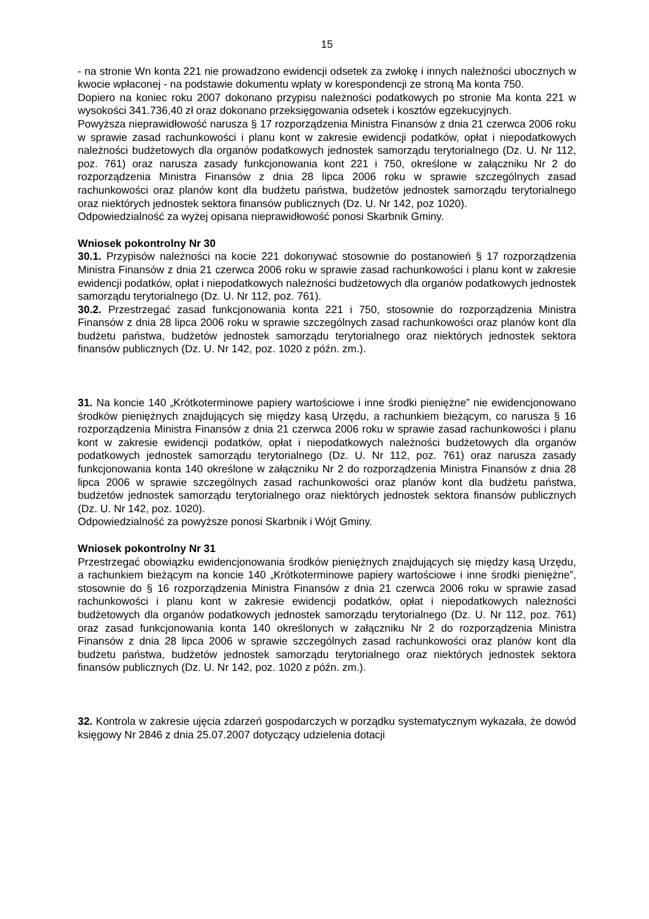15
- na stronie Wn konta 221 nie prowadzono ewidencji odsetek za zwłokę i innych należności ubocznych w kwocie wpłaconej - na podstawie dokumentu wpłaty w korespondencji ze stroną Ma konta 750.
Dopiero na koniec roku 2007 dokonano przypisu należności podatkowych po stronie Ma konta 221 w wysokości 341.736,40 zł oraz dokonano przeksięgowania odsetek i kosztów egzekucyjnych.
Powyższa nieprawidłowość narusza § 17 rozporządzenia Ministra Finansów z dnia 21 czerwca 2006 roku w sprawie zasad rachunkowości i planu kont w zakresie ewidencji podatków, opłat i niepodatkowych należności budżetowych dla organów podatkowych jednostek samorządu terytorialnego (Dz. U. Nr 112, poz. 761) oraz narusza zasady funkcjonowania kont 221 i 750, określone w załączniku Nr 2 do rozporządzenia Ministra Finansów z dnia 28 lipca 2006 roku w sprawie szczególnych zasad rachunkowości oraz planów kont dla budżetu państwa, budżetów jednostek samorządu terytorialnego oraz niektórych jednostek sektora finansów publicznych (Dz. U. Nr 142, poz 1020).
Odpowiedzialność za wyżej opisana nieprawidłowość ponosi Skarbnik Gminy.
Wniosek pokontrolny Nr 30
30.1. Przypisów należności na kocie 221 dokonywać stosownie do postanowień § 17 rozporządzenia Ministra Finansów z dnia 21 czerwca 2006 roku w sprawie zasad rachunkowości i planu kont w zakresie ewidencji podatków, opłat i niepodatkowych należności budżetowych dla organów podatkowych jednostek samorządu terytorialnego (Dz. U. Nr 112, poz. 761).
30.2. Przestrzegać zasad funkcjonowania konta 221 i 750, stosownie do rozporządzenia Ministra Finansów z dnia 28 lipca 2006 roku w sprawie szczególnych zasad rachunkowości oraz planów kont dla budżetu państwa, budżetów jednostek samorządu terytorialnego oraz niektórych jednostek sektora finansów publicznych (Dz. U. Nr 142, poz. 1020 z późn. zm.).
31. Na koncie 140 „Krótkoterminowe papiery wartościowe i inne środki pieniężne” nie ewidencjonowano środków pieniężnych znajdujących się między kasą Urzędu, a rachunkiem bieżącym, co narusza § 16 rozporządzenia Ministra Finansów z dnia 21 czerwca 2006 roku w sprawie zasad rachunkowości i planu kont w zakresie ewidencji podatków, opłat i niepodatkowych należności budżetowych dla organów podatkowych jednostek samorządu terytorialnego (Dz. U. Nr 112, poz. 761) oraz narusza zasady funkcjonowania konta 140 określone w załączniku Nr 2 do rozporządzenia Ministra Finansów z dnia 28 lipca 2006 w sprawie szczególnych zasad rachunkowości oraz planów kont dla budżetu państwa, budżetów jednostek samorządu terytorialnego oraz niektórych jednostek sektora finansów publicznych (Dz. U. Nr 142, poz. 1020).
Odpowiedzialność za powyższe ponosi Skarbnik i Wójt Gminy.
Wniosek pokontrolny Nr 31
Przestrzegać obowiązku ewidencjonowania środków pieniężnych znajdujących się między kasą Urzędu, a rachunkiem bieżącym na koncie 140 „Krótkoterminowe papiery wartościowe i inne środki pieniężne”, stosownie do § 16 rozporządzenia Ministra Finansów z dnia 21 czerwca 2006 roku w sprawie zasad rachunkowości i planu kont w zakresie ewidencji podatków, opłat i niepodatkowych należności budżetowych dla organów podatkowych jednostek samorządu terytorialnego (Dz. U. Nr 112, poz. 761) oraz zasad funkcjonowania konta 140 określonych w załączniku Nr 2 do rozporządzenia Ministra Finansów z dnia 28 lipca 2006 w sprawie szczególnych zasad rachunkowości oraz planów kont dla budżetu państwa, budżetów jednostek samorządu terytorialnego oraz niektórych jednostek sektora finansów publicznych (Dz. U. Nr 142, poz. 1020 z późn. zm.).
32. Kontrola w zakresie ujęcia zdarzeń gospodarczych w porządku systematycznym wykazała, że dowód księgowy Nr 2846 z dnia 25.07.2007 dotyczący udzielenia dotacji